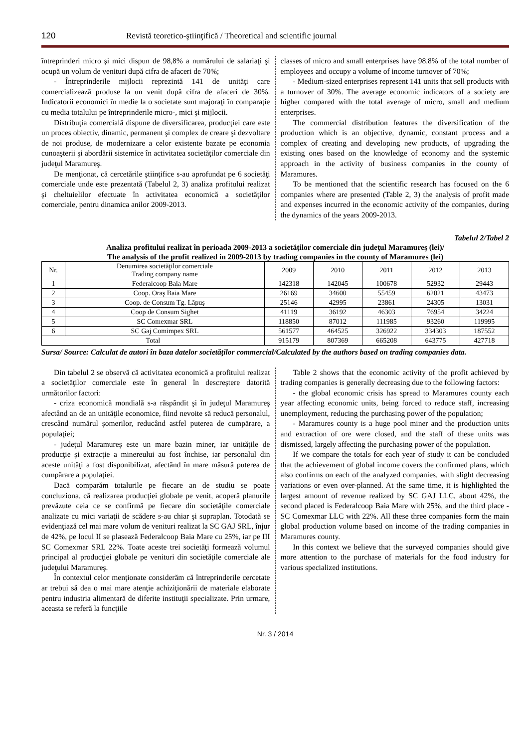120 Revistă teoretico-ştiinţifică / Theoretical and scientific journal
întreprinderi micro şi mici dispun de 98,8% a numărului de salariaţi şi ocupă un volum de venituri după cifra de afaceri de 70%;
- Întreprinderile mijlocii reprezintă 141 de unităţi care comercializează produse la un venit după cifra de afaceri de 30%. Indicatorii economici în medie la o societate sunt majoraţi în comparaţie cu media totalului pe întreprinderile micro-, mici şi mijlocii.
Distribuţia comercială dispune de diversificarea, producţiei care este un proces obiectiv, dinamic, permanent şi complex de creare şi dezvoltare de noi produse, de modernizare a celor existente bazate pe economia cunoaşterii şi abordării sistemice în activitatea societăţilor comerciale din judeţul Maramureş.
De menţionat, că cercetările ştiinţifice s-au aprofundat pe 6 societăţi comerciale unde este prezentată (Tabelul 2, 3) analiza profitului realizat şi cheltuielilor efectuate în activitatea economică a societăţilor comerciale, pentru dinamica anilor 2009-2013.
classes of micro and small enterprises have 98.8% of the total number of employees and occupy a volume of income turnover of 70%;
- Medium-sized enterprises represent 141 units that sell products with a turnover of 30%. The average economic indicators of a society are higher compared with the total average of micro, small and medium enterprises.
The commercial distribution features the diversification of the production which is an objective, dynamic, constant process and a complex of creating and developing new products, of upgrading the existing ones based on the knowledge of economy and the systemic approach in the activity of business companies in the county of Maramures.
To be mentioned that the scientific research has focused on the 6 companies where are presented (Table 2, 3) the analysis of profit made and expenses incurred in the economic activity of the companies, during the dynamics of the years 2009-2013.
Tabelul 2/Tabel 2
Analiza profitului realizat în perioada 2009-2013 a societăţilor comerciale din judeţul Maramureş (lei)/
The analysis of the profit realized in 2009-2013 by trading companies in the county of Maramures (lei)
| Nr. | Denumirea societăţilor comerciale Trading company name | 2009 | 2010 | 2011 | 2012 | 2013 |
| --- | --- | --- | --- | --- | --- | --- |
| 1 | Federalcoop Baia Mare | 142318 | 142045 | 100678 | 52932 | 29443 |
| 2 | Coop. Oraş Baia Mare | 26169 | 34600 | 55459 | 62021 | 43473 |
| 3 | Coop. de Consum Tg. Lăpuş | 25146 | 42995 | 23861 | 24305 | 13031 |
| 4 | Coop de Consum Sighet | 41119 | 36192 | 46303 | 76954 | 34224 |
| 5 | SC Comexmar SRL | 118850 | 87012 | 111985 | 93260 | 119995 |
| 6 | SC Gaj Comimpex SRL | 561577 | 464525 | 326922 | 334303 | 187552 |
| Total | | 915179 | 807369 | 665208 | 643775 | 427718 |
Sursa/ Source: Calculat de autori în baza datelor societăţilor commercial/Calculated by the authors based on trading companies data.
Din tabelul 2 se observă că activitatea economică a profitului realizat a societăţilor comerciale este în general în descreştere datorită următorilor factori:
- criza economică mondială s-a răspândit şi în judeţul Maramureş afectând an de an unităţile economice, fiind nevoite să reducă personalul, crescând numărul şomerilor, reducând astfel puterea de cumpărare, a populaţiei;
- judeţul Maramureş este un mare bazin miner, iar unităţile de producţie şi extracţie a minereului au fost închise, iar personalul din aceste unităţi a fost disponibilizat, afectând în mare măsură puterea de cumpărare a populaţiei.
Dacă comparăm totalurile pe fiecare an de studiu se poate concluziona, că realizarea producţiei globale pe venit, acoperă planurile prevăzute ceia ce se confirmă pe fiecare din societăţile comerciale analizate cu mici variaţii de scădere s-au chiar şi supraplan. Totodată se evidenţiază cel mai mare volum de venituri realizat la SC GAJ SRL, înjur de 42%, pe locul II se plasează Federalcoop Baia Mare cu 25%, iar pe III SC Comexmar SRL 22%. Toate aceste trei societăţi formează volumul principal al producţiei globale pe venituri din societăţile comerciale ale judeţului Maramureş.
În contextul celor menţionate considerăm că întreprinderile cercetate ar trebui să dea o mai mare atenţie achiziţionării de materiale elaborate pentru industria alimentară de diferite instituţii specializate. Prin urmare, aceasta se referă la funcţiile
Table 2 shows that the economic activity of the profit achieved by trading companies is generally decreasing due to the following factors:
- the global economic crisis has spread to Maramures county each year affecting economic units, being forced to reduce staff, increasing unemployment, reducing the purchasing power of the population;
- Maramures county is a huge pool miner and the production units and extraction of ore were closed, and the staff of these units was dismissed, largely affecting the purchasing power of the population.
If we compare the totals for each year of study it can be concluded that the achievement of global income covers the confirmed plans, which also confirms on each of the analyzed companies, with slight decreasing variations or even over-planned. At the same time, it is highlighted the largest amount of revenue realized by SC GAJ LLC, about 42%, the second placed is Federalcoop Baia Mare with 25%, and the third place - SC Comexmar LLC with 22%. All these three companies form the main global production volume based on income of the trading companies in Maramures county.
In this context we believe that the surveyed companies should give more attention to the purchase of materials for the food industry for various specialized institutions.
Nr. 3 / 2014